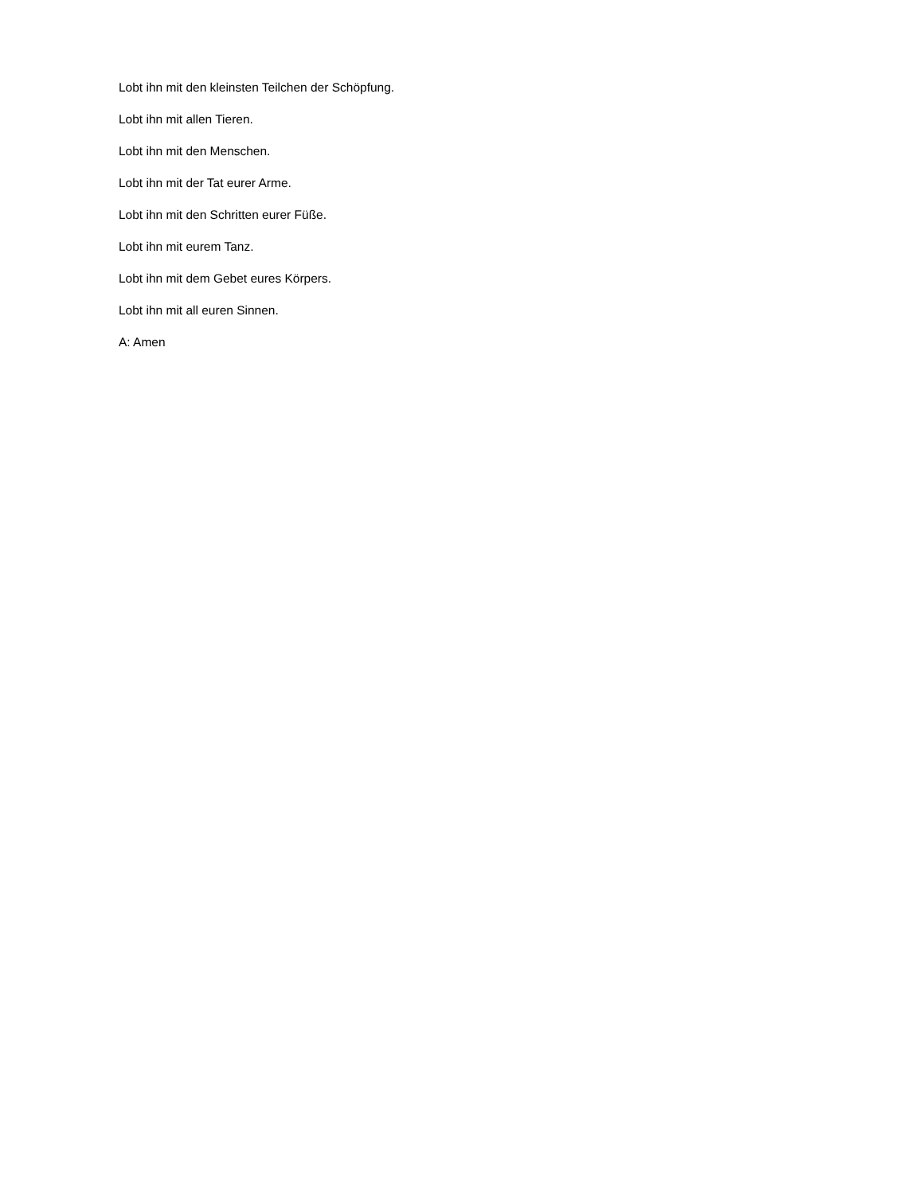Lobt ihn mit den kleinsten Teilchen der Schöpfung.
Lobt ihn mit allen Tieren.
Lobt ihn mit den Menschen.
Lobt ihn mit der Tat eurer Arme.
Lobt ihn mit den Schritten eurer Füße.
Lobt ihn mit eurem Tanz.
Lobt ihn mit dem Gebet eures Körpers.
Lobt ihn mit all euren Sinnen.
A: Amen